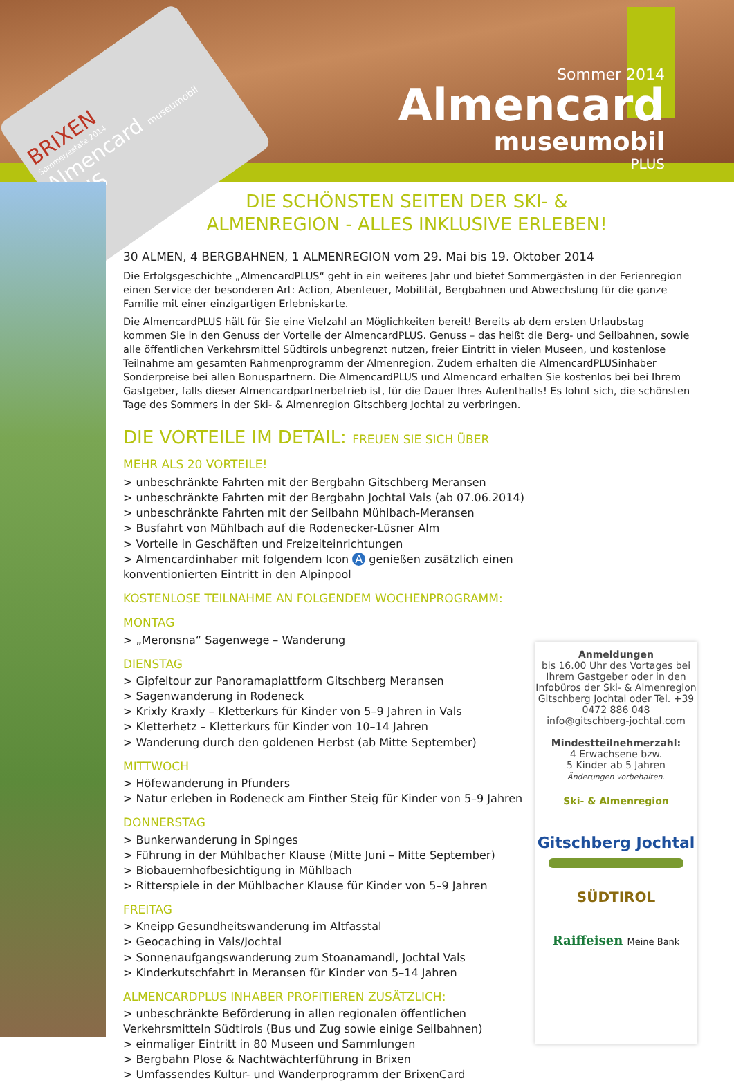BRIXEN
Sommer/estate 2014
Almencard museumobil PLUS
Sommer 2014
Almencard
museumobil
PLUS
DIE SCHÖNSTEN SEITEN DER SKI- &
ALMENREGION - ALLES INKLUSIVE ERLEBEN!
30 ALMEN, 4 BERGBAHNEN, 1 ALMENREGION vom 29. Mai bis 19. Oktober 2014
Die Erfolgsgeschichte „AlmencardPLUS“ geht in ein weiteres Jahr und bietet Sommergästen in der Ferienregion einen Service der besonderen Art: Action, Abenteuer, Mobilität, Bergbahnen und Abwechslung für die ganze Familie mit einer einzigartigen Erlebniskarte.
Die AlmencardPLUS hält für Sie eine Vielzahl an Möglichkeiten bereit! Bereits ab dem ersten Urlaubstag kommen Sie in den Genuss der Vorteile der AlmencardPLUS. Genuss – das heißt die Berg- und Seilbahnen, sowie alle öffentlichen Verkehrsmittel Südtirols unbegrenzt nutzen, freier Eintritt in vielen Museen, und kostenlose Teilnahme am gesamten Rahmenprogramm der Almenregion. Zudem erhalten die AlmencardPLUSinhaber Sonderpreise bei allen Bonuspartnern. Die AlmencardPLUS und Almencard erhalten Sie kostenlos bei bei Ihrem Gastgeber, falls dieser Almencardpartnerbetrieb ist, für die Dauer Ihres Aufenthalts! Es lohnt sich, die schönsten Tage des Sommers in der Ski- & Almenregion Gitschberg Jochtal zu verbringen.
DIE VORTEILE IM DETAIL: FREUEN SIE SICH ÜBER MEHR ALS 20 VORTEILE!
> unbeschränkte Fahrten mit der Bergbahn Gitschberg Meransen
> unbeschränkte Fahrten mit der Bergbahn Jochtal Vals (ab 07.06.2014)
> unbeschränkte Fahrten mit der Seilbahn Mühlbach-Meransen
> Busfahrt von Mühlbach auf die Rodenecker-Lüsner Alm
> Vorteile in Geschäften und Freizeiteinrichtungen
> Almencardinhaber mit folgendem Icon A genießen zusätzlich einen konventionierten Eintritt in den Alpinpool
KOSTENLOSE TEILNAHME AN FOLGENDEM WOCHENPROGRAMM:
MONTAG
> „Meronsna“ Sagenwege – Wanderung
DIENSTAG
> Gipfeltour zur Panoramaplattform Gitschberg Meransen
> Sagenwanderung in Rodeneck
> Krixly Kraxly – Kletterkurs für Kinder von 5–9 Jahren in Vals
> Kletterhetz – Kletterkurs für Kinder von 10–14 Jahren
> Wanderung durch den goldenen Herbst (ab Mitte September)
MITTWOCH
> Höfewanderung in Pfunders
> Natur erleben in Rodeneck am Finther Steig für Kinder von 5–9 Jahren
DONNERSTAG
> Bunkerwanderung in Spinges
> Führung in der Mühlbacher Klause (Mitte Juni – Mitte September)
> Biobauernhofbesichtigung in Mühlbach
> Ritterspiele in der Mühlbacher Klause für Kinder von 5–9 Jahren
FREITAG
> Kneipp Gesundheitswanderung im Altfasstal
> Geocaching in Vals/Jochtal
> Sonnenaufgangswanderung zum Stoanamandl, Jochtal Vals
> Kinderkutschfahrt in Meransen für Kinder von 5–14 Jahren
ALMENCARDPLUS INHABER PROFITIEREN ZUSÄTZLICH:
> unbeschränkte Beförderung in allen regionalen öffentlichen Verkehrsmitteln Südtirols (Bus und Zug sowie einige Seilbahnen)
> einmaliger Eintritt in 80 Museen und Sammlungen
> Bergbahn Plose & Nachtwächterführung in Brixen
> Umfassendes Kultur- und Wanderprogramm der BrixenCard
Anmeldungen
bis 16.00 Uhr des Vortages bei Ihrem Gastgeber oder in den Infobüros der Ski- & Almenregion Gitschberg Jochtal oder Tel. +39 0472 886 048
info@gitschberg-jochtal.com
Mindestteilnehmerzahl:
4 Erwachsene bzw.
5 Kinder ab 5 Jahren
Änderungen vorbehalten.
Ski- & Almenregion
Gitschberg Jochtal
SÜDTIROL
Raiffeisen Meine Bank